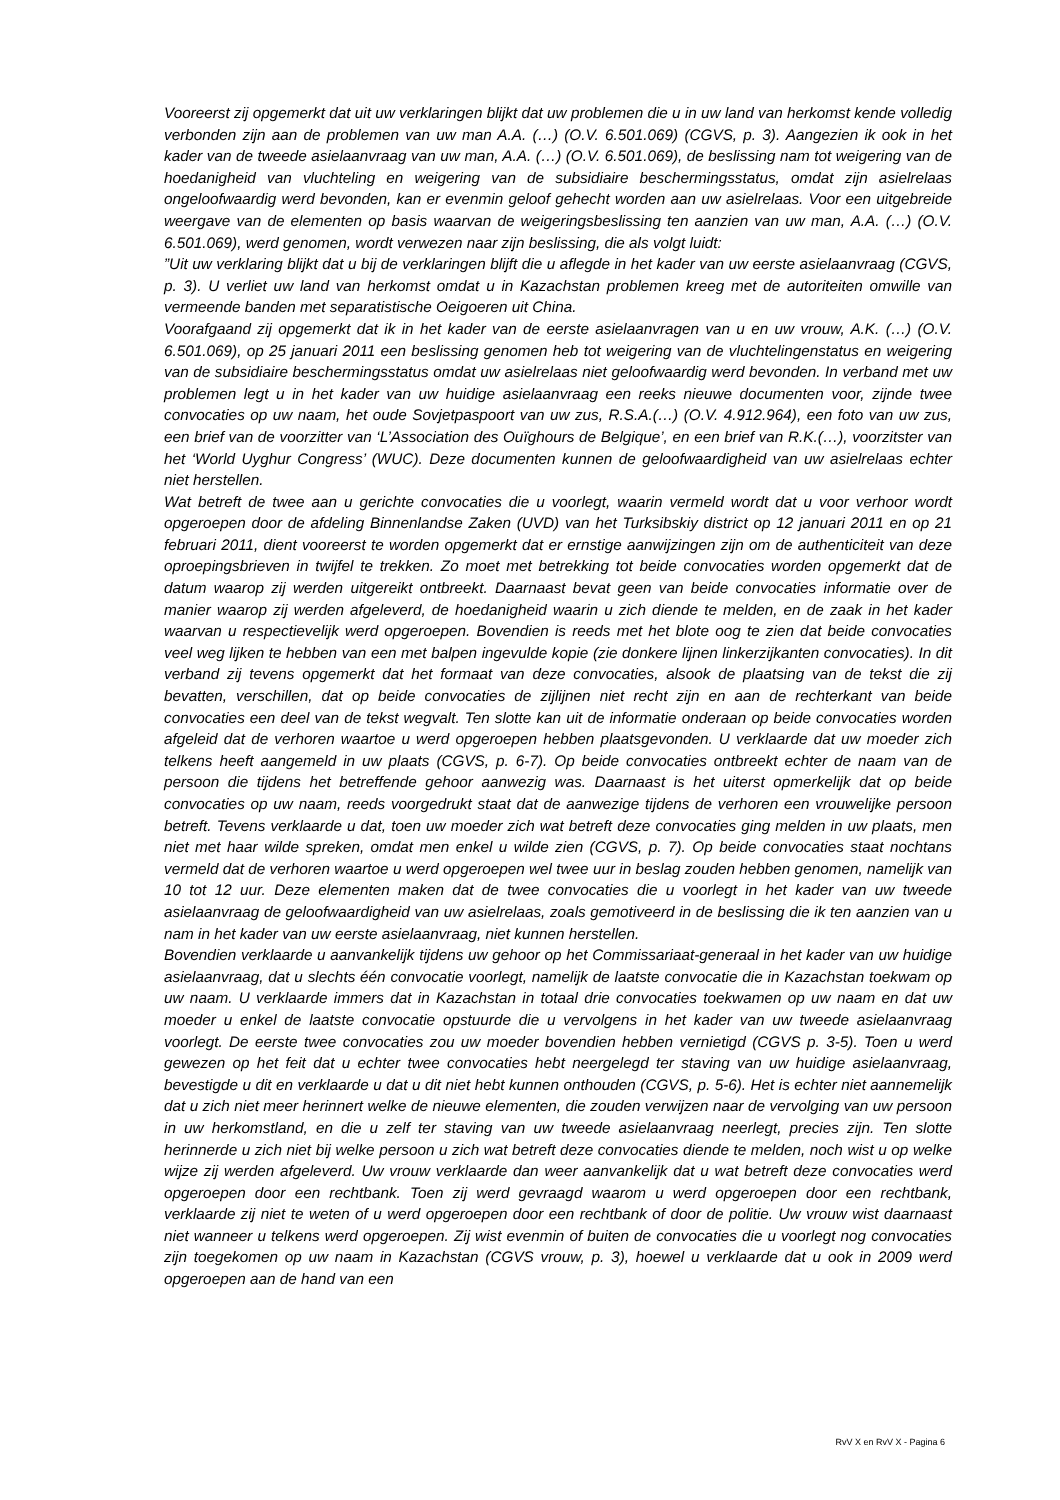Vooreerst zij opgemerkt dat uit uw verklaringen blijkt dat uw problemen die u in uw land van herkomst kende volledig verbonden zijn aan de problemen van uw man A.A. (…) (O.V. 6.501.069) (CGVS, p. 3). Aangezien ik ook in het kader van de tweede asielaanvraag van uw man, A.A. (…) (O.V. 6.501.069), de beslissing nam tot weigering van de hoedanigheid van vluchteling en weigering van de subsidiaire beschermingsstatus, omdat zijn asielrelaas ongeloofwaardig werd bevonden, kan er evenmin geloof gehecht worden aan uw asielrelaas. Voor een uitgebreide weergave van de elementen op basis waarvan de weigeringsbeslissing ten aanzien van uw man, A.A. (…) (O.V. 6.501.069), werd genomen, wordt verwezen naar zijn beslissing, die als volgt luidt:
”Uit uw verklaring blijkt dat u bij de verklaringen blijft die u aflegde in het kader van uw eerste asielaanvraag (CGVS, p. 3). U verliet uw land van herkomst omdat u in Kazachstan problemen kreeg met de autoriteiten omwille van vermeende banden met separatistische Oeigoeren uit China.
Voorafgaand zij opgemerkt dat ik in het kader van de eerste asielaanvragen van u en uw vrouw, A.K. (…) (O.V. 6.501.069), op 25 januari 2011 een beslissing genomen heb tot weigering van de vluchtelingenstatus en weigering van de subsidiaire beschermingsstatus omdat uw asielrelaas niet geloofwaardig werd bevonden. In verband met uw problemen legt u in het kader van uw huidige asielaanvraag een reeks nieuwe documenten voor, zijnde twee convocaties op uw naam, het oude Sovjetpaspoort van uw zus, R.S.A.(…) (O.V. 4.912.964), een foto van uw zus, een brief van de voorzitter van ‘L’Association des Ouïghours de Belgique’, en een brief van R.K.(…), voorzitster van het ‘World Uyghur Congress’ (WUC). Deze documenten kunnen de geloofwaardigheid van uw asielrelaas echter niet herstellen.
Wat betreft de twee aan u gerichte convocaties die u voorlegt, waarin vermeld wordt dat u voor verhoor wordt opgeroepen door de afdeling Binnenlandse Zaken (UVD) van het Turksibskiy district op 12 januari 2011 en op 21 februari 2011, dient vooreerst te worden opgemerkt dat er ernstige aanwijzingen zijn om de authenticiteit van deze oproepingsbrieven in twijfel te trekken. Zo moet met betrekking tot beide convocaties worden opgemerkt dat de datum waarop zij werden uitgereikt ontbreekt. Daarnaast bevat geen van beide convocaties informatie over de manier waarop zij werden afgeleverd, de hoedanigheid waarin u zich diende te melden, en de zaak in het kader waarvan u respectievelijk werd opgeroepen. Bovendien is reeds met het blote oog te zien dat beide convocaties veel weg lijken te hebben van een met balpen ingevulde kopie (zie donkere lijnen linkerzijkanten convocaties). In dit verband zij tevens opgemerkt dat het formaat van deze convocaties, alsook de plaatsing van de tekst die zij bevatten, verschillen, dat op beide convocaties de zijlijnen niet recht zijn en aan de rechterkant van beide convocaties een deel van de tekst wegvalt. Ten slotte kan uit de informatie onderaan op beide convocaties worden afgeleid dat de verhoren waartoe u werd opgeroepen hebben plaatsgevonden. U verklaarde dat uw moeder zich telkens heeft aangemeld in uw plaats (CGVS, p. 6-7). Op beide convocaties ontbreekt echter de naam van de persoon die tijdens het betreffende gehoor aanwezig was. Daarnaast is het uiterst opmerkelijk dat op beide convocaties op uw naam, reeds voorgedrukt staat dat de aanwezige tijdens de verhoren een vrouwelijke persoon betreft. Tevens verklaarde u dat, toen uw moeder zich wat betreft deze convocaties ging melden in uw plaats, men niet met haar wilde spreken, omdat men enkel u wilde zien (CGVS, p. 7). Op beide convocaties staat nochtans vermeld dat de verhoren waartoe u werd opgeroepen wel twee uur in beslag zouden hebben genomen, namelijk van 10 tot 12 uur. Deze elementen maken dat de twee convocaties die u voorlegt in het kader van uw tweede asielaanvraag de geloofwaardigheid van uw asielrelaas, zoals gemotiveerd in de beslissing die ik ten aanzien van u nam in het kader van uw eerste asielaanvraag, niet kunnen herstellen.
Bovendien verklaarde u aanvankelijk tijdens uw gehoor op het Commissariaat-generaal in het kader van uw huidige asielaanvraag, dat u slechts één convocatie voorlegt, namelijk de laatste convocatie die in Kazachstan toekwam op uw naam. U verklaarde immers dat in Kazachstan in totaal drie convocaties toekwamen op uw naam en dat uw moeder u enkel de laatste convocatie opstuurde die u vervolgens in het kader van uw tweede asielaanvraag voorlegt. De eerste twee convocaties zou uw moeder bovendien hebben vernietigd (CGVS p. 3-5). Toen u werd gewezen op het feit dat u echter twee convocaties hebt neergelegd ter staving van uw huidige asielaanvraag, bevestigde u dit en verklaarde u dat u dit niet hebt kunnen onthouden (CGVS, p. 5-6). Het is echter niet aannemelijk dat u zich niet meer herinnert welke de nieuwe elementen, die zouden verwijzen naar de vervolging van uw persoon in uw herkomstland, en die u zelf ter staving van uw tweede asielaanvraag neerlegt, precies zijn. Ten slotte herinnerde u zich niet bij welke persoon u zich wat betreft deze convocaties diende te melden, noch wist u op welke wijze zij werden afgeleverd. Uw vrouw verklaarde dan weer aanvankelijk dat u wat betreft deze convocaties werd opgeroepen door een rechtbank. Toen zij werd gevraagd waarom u werd opgeroepen door een rechtbank, verklaarde zij niet te weten of u werd opgeroepen door een rechtbank of door de politie. Uw vrouw wist daarnaast niet wanneer u telkens werd opgeroepen. Zij wist evenmin of buiten de convocaties die u voorlegt nog convocaties zijn toegekomen op uw naam in Kazachstan (CGVS vrouw, p. 3), hoewel u verklaarde dat u ook in 2009 werd opgeroepen aan de hand van een
RvV X en RvV X - Pagina 6